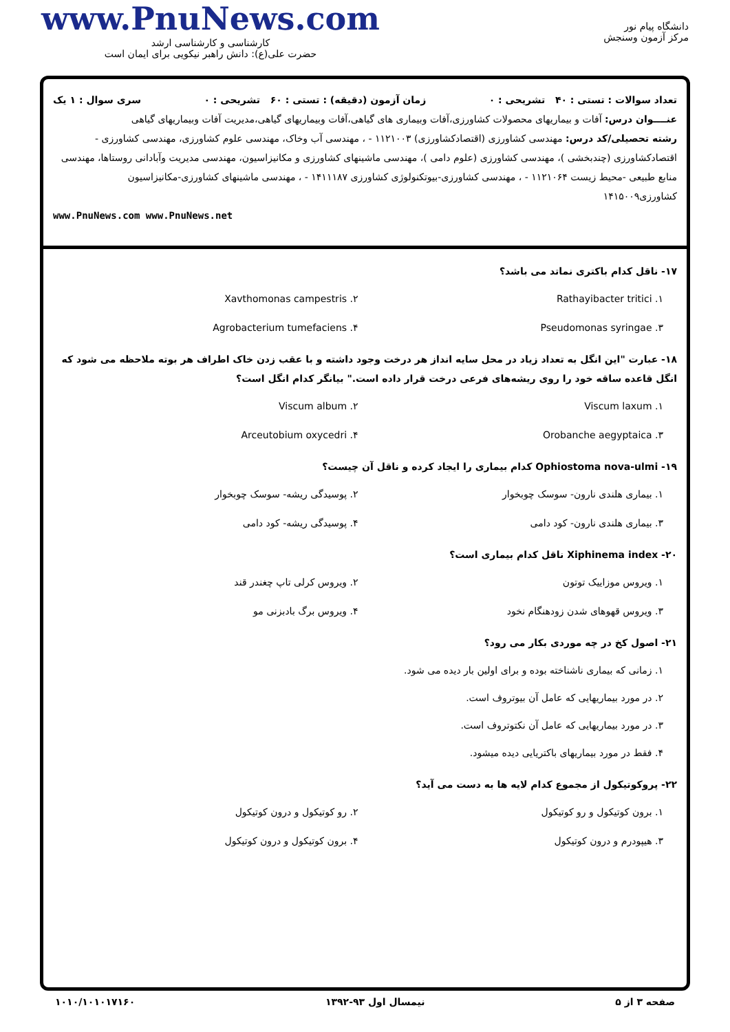www.PnuNews.com
کارشناسی و کارشناسی ارشد
حضرت علی(ع): دانش راهبر نیکویی برای ایمان است
دانشگاه پیام نور
مرکز آزمون وسنجش
تعداد سوالات : تستی : ۴۰ تشریحی : ۰ زمان آزمون (دقیقه) : تستی : ۶۰ تشریحی : ۰ سری سوال : ۱ یک
عنــــوان درس: آفات و بیماریهای محصولات کشاورزی،آفات وبیماری های گیاهی،آفات وبیماریهای گیاهی،مدیریت آفات وبیماریهای گیاهی
رشته تحصیلی/کد درس: مهندسی کشاورزی (اقتصادکشاورزی) ۱۱۲۱۰۰۳ - ، مهندسی آب وخاک، مهندسی علوم کشاورزی، مهندسی کشاورزی - اقتصادکشاورزی (چندبخشی )، مهندسی کشاورزی (علوم دامی )، مهندسی ماشینهای کشاورزی و مکانیزاسیون، مهندسی مدیریت وآبادانی روستاها، مهندسی منابع طبیعی -محیط زیست ۱۱۲۱۰۶۴ - ، مهندسی کشاورزی-بیوتکنولوژی کشاورزی ۱۴۱۱۱۸۷ - ، مهندسی ماشینهای کشاورزی-مکانیزاسیون کشاورزی۱۴۱۵۰۰۹
www.PnuNews.com www.PnuNews.net
۱۷- ناقل کدام باکتری نماتد می باشد؟
۱. Rathayibacter tritici
۲. Xavthomonas campestris
۳. Pseudomonas syringae
۴. Agrobacterium tumefaciens
۱۸- عبارت "این انگل به تعداد زیاد در محل سایه انداز هر درخت وجود داشته و با عقب زدن خاک اطراف هر بوته ملاحظه می شود که انگل قاعده ساقه خود را روی ریشه‌های فرعی درخت قرار داده است." بیانگر کدام انگل است؟
۱. Viscum laxum
۲. Viscum album
۳. Orobanche aegyptaica
۴. Arceutobium oxycedri
۱۹- Ophiostoma nova-ulmi کدام بیماری را ایجاد کرده و ناقل آن چیست؟
۱. بیماری هلندی نارون- سوسک چوبخوار
۲. پوسیدگی ریشه- سوسک چوبخوار
۳. بیماری هلندی نارون- کود دامی
۴. پوسیدگی ریشه- کود دامی
۲۰- Xiphinema index ناقل کدام بیماری است؟
۱. ویروس موزاییک توتون
۲. ویروس کرلی تاپ چغندر قند
۳. ویروس قهوهای شدن زودهنگام نخود
۴. ویروس برگ بادبزنی مو
۲۱- اصول کخ در چه موردی بکار می رود؟
۱. زمانی که بیماری ناشناخته بوده و برای اولین بار دیده می شود.
۲. در مورد بیماریهایی که عامل آن بیوتروف است.
۳. در مورد بیماریهایی که عامل آن نکتوتروف است.
۴. فقط در مورد بیماریهای باکتریایی دیده میشود.
۲۲- پروکوتیکول از مجموع کدام لایه ها به دست می آید؟
۱. برون کوتیکول و رو کوتیکول
۲. رو کوتیکول و درون کوتیکول
۳. هیپودرم و درون کوتیکول
۴. برون کوتیکول و درون کوتیکول
صفحه ۳ از ۵ نیمسال اول ۹۳-۱۳۹۲ ۱۰۱۰/۱۰۱۰۱۷۱۶۰